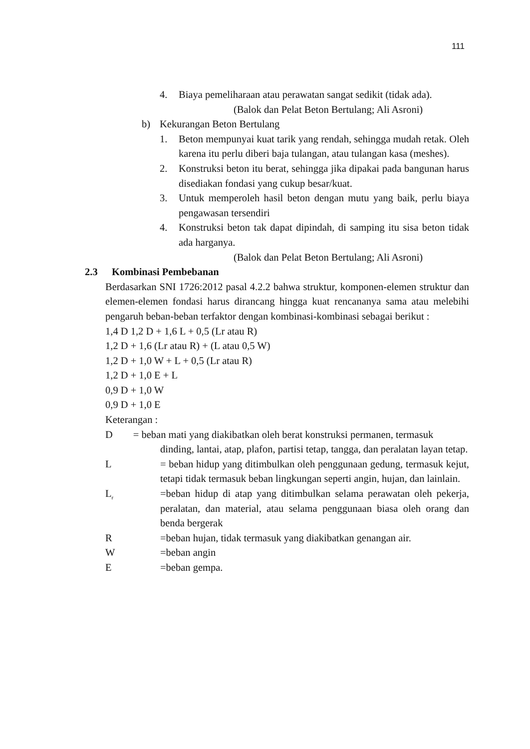111
4. Biaya pemeliharaan atau perawatan sangat sedikit (tidak ada).
(Balok dan Pelat Beton Bertulang; Ali Asroni)
b) Kekurangan Beton Bertulang
1. Beton mempunyai kuat tarik yang rendah, sehingga mudah retak. Oleh karena itu perlu diberi baja tulangan, atau tulangan kasa (meshes).
2. Konstruksi beton itu berat, sehingga jika dipakai pada bangunan harus disediakan fondasi yang cukup besar/kuat.
3. Untuk memperoleh hasil beton dengan mutu yang baik, perlu biaya pengawasan tersendiri
4. Konstruksi beton tak dapat dipindah, di samping itu sisa beton tidak ada harganya.
(Balok dan Pelat Beton Bertulang; Ali Asroni)
2.3 Kombinasi Pembebanan
Berdasarkan SNI 1726:2012 pasal 4.2.2 bahwa struktur, komponen-elemen struktur dan elemen-elemen fondasi harus dirancang hingga kuat rencananya sama atau melebihi pengaruh beban-beban terfaktor dengan kombinasi-kombinasi sebagai berikut :
1,4 D 1,2 D + 1,6 L + 0,5 (Lr atau R)
1,2 D + 1,6 (Lr atau R) + (L atau 0,5 W)
1,2 D + 1,0 W + L + 0,5 (Lr atau R)
1,2 D + 1,0 E + L
0,9 D + 1,0 W
0,9 D + 1,0 E
Keterangan :
D = beban mati yang diakibatkan oleh berat konstruksi permanen, termasuk
dinding, lantai, atap, plafon, partisi tetap, tangga, dan peralatan layan tetap.
L = beban hidup yang ditimbulkan oleh penggunaan gedung, termasuk kejut, tetapi tidak termasuk beban lingkungan seperti angin, hujan, dan lainlain.
L<sub>r</sub> =beban hidup di atap yang ditimbulkan selama perawatan oleh pekerja, peralatan, dan material, atau selama penggunaan biasa oleh orang dan benda bergerak
R =beban hujan, tidak termasuk yang diakibatkan genangan air.
W =beban angin
E =beban gempa.